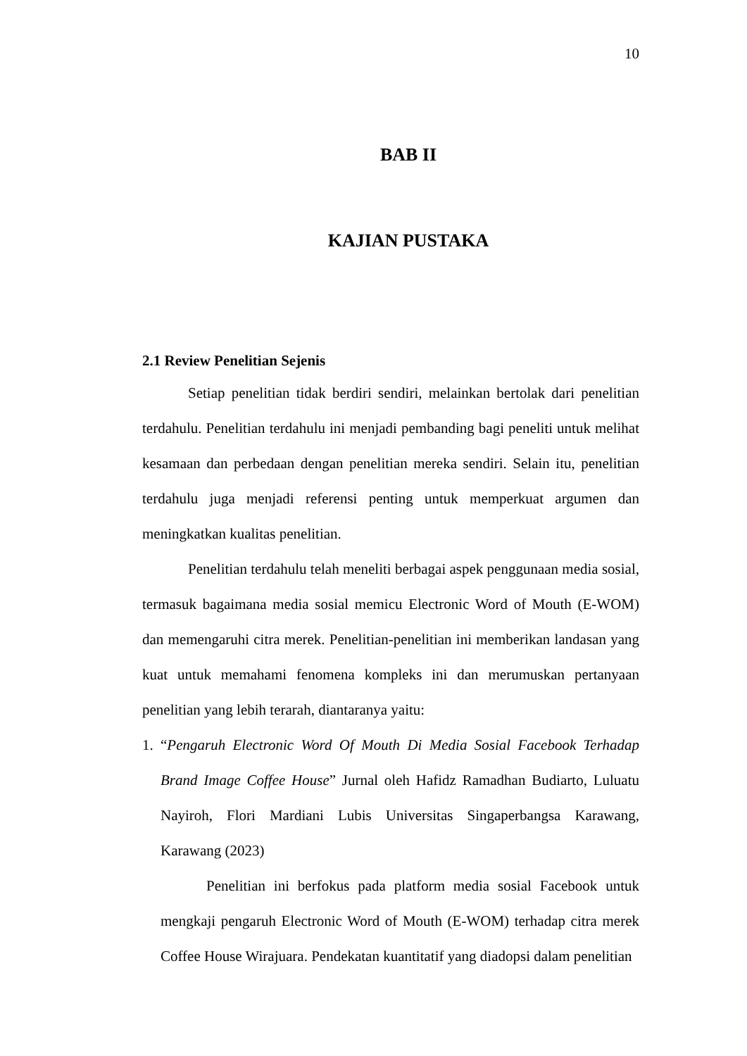10
BAB II
KAJIAN PUSTAKA
2.1 Review Penelitian Sejenis
Setiap penelitian tidak berdiri sendiri, melainkan bertolak dari penelitian terdahulu. Penelitian terdahulu ini menjadi pembanding bagi peneliti untuk melihat kesamaan dan perbedaan dengan penelitian mereka sendiri. Selain itu, penelitian terdahulu juga menjadi referensi penting untuk memperkuat argumen dan meningkatkan kualitas penelitian.
Penelitian terdahulu telah meneliti berbagai aspek penggunaan media sosial, termasuk bagaimana media sosial memicu Electronic Word of Mouth (E-WOM) dan memengaruhi citra merek. Penelitian-penelitian ini memberikan landasan yang kuat untuk memahami fenomena kompleks ini dan merumuskan pertanyaan penelitian yang lebih terarah, diantaranya yaitu:
1. “Pengaruh Electronic Word Of Mouth Di Media Sosial Facebook Terhadap Brand Image Coffee House” Jurnal oleh Hafidz Ramadhan Budiarto, Luluatu Nayiroh, Flori Mardiani Lubis Universitas Singaperbangsa Karawang, Karawang (2023)
Penelitian ini berfokus pada platform media sosial Facebook untuk mengkaji pengaruh Electronic Word of Mouth (E-WOM) terhadap citra merek Coffee House Wirajuara. Pendekatan kuantitatif yang diadopsi dalam penelitian